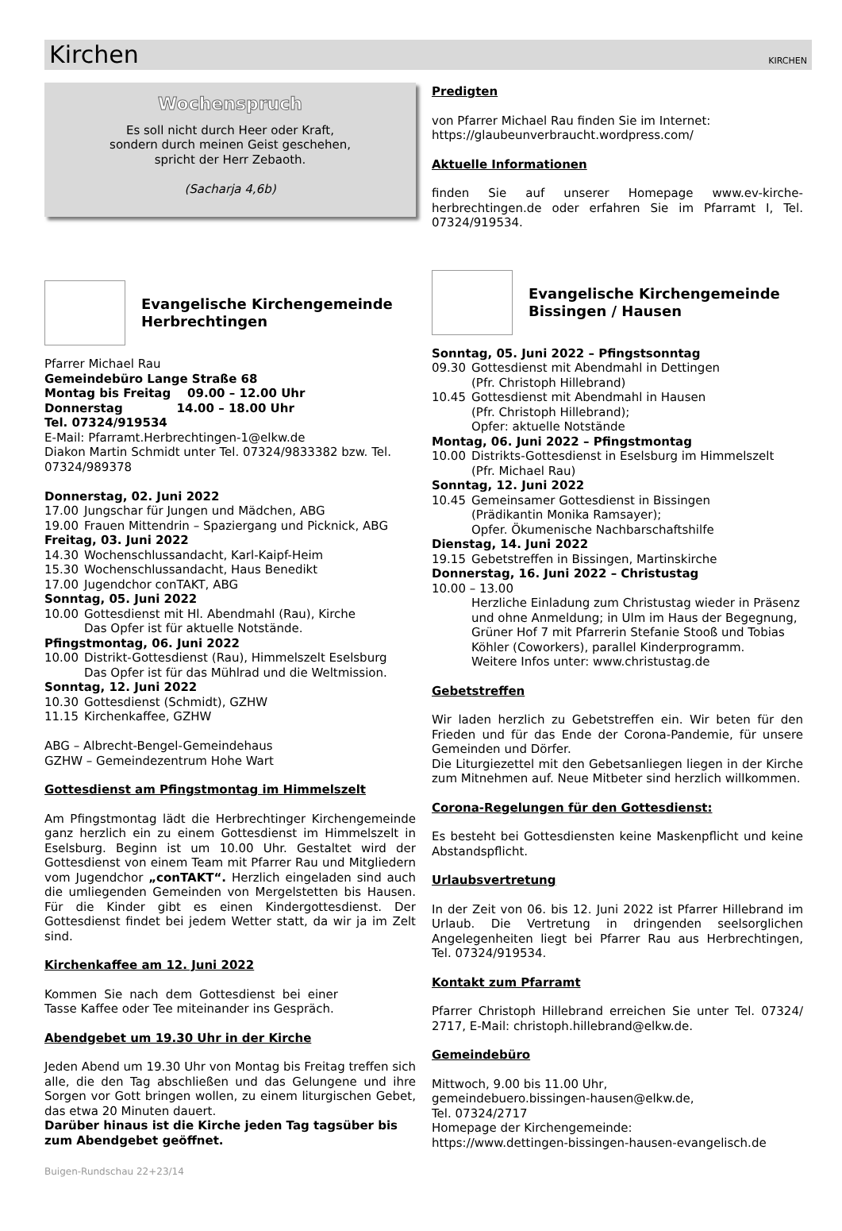Kirchen
KIRCHEN
Wochenspruch
Es soll nicht durch Heer oder Kraft,
sondern durch meinen Geist geschehen,
spricht der Herr Zebaoth.
(Sacharja 4,6b)
Evangelische Kirchengemeinde
Herbrechtingen
Pfarrer Michael Rau
Gemeindebüro Lange Straße 68
Montag bis Freitag 09.00 – 12.00 Uhr
Donnerstag 14.00 – 18.00 Uhr
Tel. 07324/919534
E-Mail: Pfarramt.Herbrechtingen-1@elkw.de
Diakon Martin Schmidt unter Tel. 07324/9833382 bzw. Tel. 07324/989378
Donnerstag, 02. Juni 2022
17.00 Jungschar für Jungen und Mädchen, ABG
19.00 Frauen Mittendrin – Spaziergang und Picknick, ABG
Freitag, 03. Juni 2022
14.30 Wochenschlussandacht, Karl-Kaipf-Heim
15.30 Wochenschlussandacht, Haus Benedikt
17.00 Jugendchor conTAKT, ABG
Sonntag, 05. Juni 2022
10.00 Gottesdienst mit Hl. Abendmahl (Rau), Kirche
Das Opfer ist für aktuelle Notstände.
Pfingstmontag, 06. Juni 2022
10.00 Distrikt-Gottesdienst (Rau), Himmelszelt Eselsburg
Das Opfer ist für das Mühlrad und die Weltmission.
Sonntag, 12. Juni 2022
10.30 Gottesdienst (Schmidt), GZHW
11.15 Kirchenkaffee, GZHW
ABG – Albrecht-Bengel-Gemeindehaus
GZHW – Gemeindezentrum Hohe Wart
Gottesdienst am Pfingstmontag im Himmelszelt
Am Pfingstmontag lädt die Herbrechtinger Kirchengemeinde ganz herzlich ein zu einem Gottesdienst im Himmelszelt in Eselsburg. Beginn ist um 10.00 Uhr. Gestaltet wird der Gottesdienst von einem Team mit Pfarrer Rau und Mitgliedern vom Jugendchor „conTAKT“. Herzlich eingeladen sind auch die umliegenden Gemeinden von Mergelstetten bis Hausen. Für die Kinder gibt es einen Kindergottesdienst. Der Gottesdienst findet bei jedem Wetter statt, da wir ja im Zelt sind.
Kirchenkaffee am 12. Juni 2022
Kommen Sie nach dem Gottesdienst bei einer Tasse Kaffee oder Tee miteinander ins Gespräch.
Abendgebet um 19.30 Uhr in der Kirche
Jeden Abend um 19.30 Uhr von Montag bis Freitag treffen sich alle, die den Tag abschließen und das Gelungene und ihre Sorgen vor Gott bringen wollen, zu einem liturgischen Gebet, das etwa 20 Minuten dauert.
Darüber hinaus ist die Kirche jeden Tag tagsüber bis zum Abendgebet geöffnet.
Predigten
von Pfarrer Michael Rau finden Sie im Internet:
https://glaubeunverbraucht.wordpress.com/
Aktuelle Informationen
finden Sie auf unserer Homepage www.ev-kirche-herbrechtingen.de oder erfahren Sie im Pfarramt I, Tel. 07324/919534.
Evangelische Kirchengemeinde
Bissingen / Hausen
Sonntag, 05. Juni 2022 – Pfingstsonntag
09.30 Gottesdienst mit Abendmahl in Dettingen
(Pfr. Christoph Hillebrand)
10.45 Gottesdienst mit Abendmahl in Hausen
(Pfr. Christoph Hillebrand);
Opfer: aktuelle Notstände
Montag, 06. Juni 2022 – Pfingstmontag
10.00 Distrikts-Gottesdienst in Eselsburg im Himmelszelt
(Pfr. Michael Rau)
Sonntag, 12. Juni 2022
10.45 Gemeinsamer Gottesdienst in Bissingen
(Prädikantin Monika Ramsayer);
Opfer. Ökumenische Nachbarschaftshilfe
Dienstag, 14. Juni 2022
19.15 Gebetstreffen in Bissingen, Martinskirche
Donnerstag, 16. Juni 2022 – Christustag
10.00 – 13.00
Herzliche Einladung zum Christustag wieder in Präsenz und ohne Anmeldung; in Ulm im Haus der Begegnung, Grüner Hof 7 mit Pfarrerin Stefanie Stooß und Tobias Köhler (Coworkers), parallel Kinderprogramm.
Weitere Infos unter: www.christustag.de
Gebetstreffen
Wir laden herzlich zu Gebetstreffen ein. Wir beten für den Frieden und für das Ende der Corona-Pandemie, für unsere Gemeinden und Dörfer.
Die Liturgiezettel mit den Gebetsanliegen liegen in der Kirche zum Mitnehmen auf. Neue Mitbeter sind herzlich willkommen.
Corona-Regelungen für den Gottesdienst:
Es besteht bei Gottesdiensten keine Maskenpflicht und keine Abstandspflicht.
Urlaubsvertretung
In der Zeit von 06. bis 12. Juni 2022 ist Pfarrer Hillebrand im Urlaub. Die Vertretung in dringenden seelsorglichen Angelegenheiten liegt bei Pfarrer Rau aus Herbrechtingen, Tel. 07324/919534.
Kontakt zum Pfarramt
Pfarrer Christoph Hillebrand erreichen Sie unter Tel. 07324/ 2717, E-Mail: christoph.hillebrand@elkw.de.
Gemeindebüro
Mittwoch, 9.00 bis 11.00 Uhr,
gemeindebuero.bissingen-hausen@elkw.de,
Tel. 07324/2717
Homepage der Kirchengemeinde:
https://www.dettingen-bissingen-hausen-evangelisch.de
Buigen-Rundschau 22+23/14